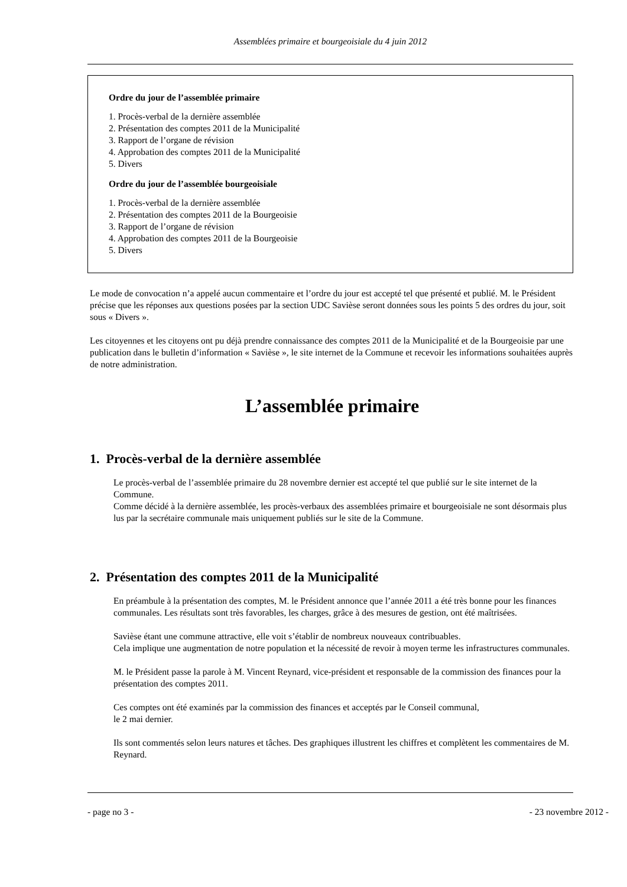Assemblées primaire et bourgeoisiale du 4 juin 2012
Ordre du jour de l’assemblée primaire
1. Procès-verbal de la dernière assemblée
2. Présentation des comptes 2011 de la Municipalité
3. Rapport de l’organe de révision
4. Approbation des comptes 2011 de la Municipalité
5. Divers
Ordre du jour de l’assemblée bourgeoisiale
1. Procès-verbal de la dernière assemblée
2. Présentation des comptes 2011 de la Bourgeoisie
3. Rapport de l’organe de révision
4. Approbation des comptes 2011 de la Bourgeoisie
5. Divers
Le mode de convocation n’a appelé aucun commentaire et l’ordre du jour est accepté tel que présenté et publié. M. le Président précise que les réponses aux questions posées par la section UDC Savièse seront données sous les points 5 des ordres du jour, soit sous « Divers ».
Les citoyennes et les citoyens ont pu déjà prendre connaissance des comptes 2011 de la Municipalité et de la Bourgeoisie par une publication dans le bulletin d’information « Savièse », le site internet de la Commune et recevoir les informations souhaitées auprès de notre administration.
L’assemblée primaire
1. Procès-verbal de la dernière assemblée
Le procès-verbal de l’assemblée primaire du 28 novembre dernier est accepté tel que publié sur le site internet de la Commune.
Comme décidé à la dernière assemblée, les procès-verbaux des assemblées primaire et bourgeoisiale ne sont désormais plus lus par la secrétaire communale mais uniquement publiés sur le site de la Commune.
2. Présentation des comptes 2011 de la Municipalité
En préambule à la présentation des comptes, M. le Président annonce que l’année 2011 a été très bonne pour les finances communales. Les résultats sont très favorables, les charges, grâce à des mesures de gestion, ont été maîtrisées.
Savièse étant une commune attractive, elle voit s’établir de nombreux nouveaux contribuables.
Cela implique une augmentation de notre population et la nécessité de revoir à moyen terme les infrastructures communales.
M. le Président passe la parole à M. Vincent Reynard, vice-président et responsable de la commission des finances pour la présentation des comptes 2011.
Ces comptes ont été examinés par la commission des finances et acceptés par le Conseil communal,
le 2 mai dernier.
Ils sont commentés selon leurs natures et tâches. Des graphiques illustrent les chiffres et complètent les commentaires de M. Reynard.
- page no 3 - - 23 novembre 2012 -